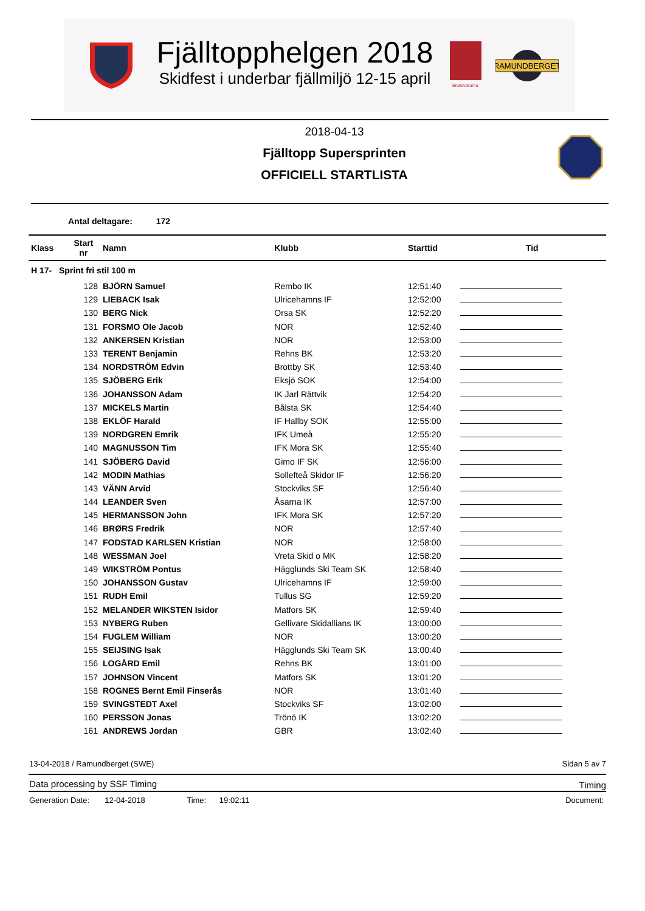Fjälltopphelgen 2018
Skidfest i underbar fjällmiljö 12-15 april
Bruksvallarna
RAMUNDBERGET
2018-04-13
Fjälltopp Supersprinten
OFFICIELL STARTLISTA
Antal deltagare: 172
| Klass | Start nr | Namn | Klubb | Starttid | Tid |
| --- | --- | --- | --- | --- | --- |
| H 17- Sprint fri stil 100 m | | | | | |
| | 128 | BJÖRN Samuel | Rembo IK | 12:51:40 | |
| | 129 | LIEBACK Isak | Ulricehamns IF | 12:52:00 | |
| | 130 | BERG Nick | Orsa SK | 12:52:20 | |
| | 131 | FORSMO Ole Jacob | NOR | 12:52:40 | |
| | 132 | ANKERSEN Kristian | NOR | 12:53:00 | |
| | 133 | TERENT Benjamin | Rehns BK | 12:53:20 | |
| | 134 | NORDSTRÖM Edvin | Brottby SK | 12:53:40 | |
| | 135 | SJÖBERG Erik | Eksjö SOK | 12:54:00 | |
| | 136 | JOHANSSON Adam | IK Jarl Rättvik | 12:54:20 | |
| | 137 | MICKELS Martin | Bålsta SK | 12:54:40 | |
| | 138 | EKLÖF Harald | IF Hallby SOK | 12:55:00 | |
| | 139 | NORDGREN Emrik | IFK Umeå | 12:55:20 | |
| | 140 | MAGNUSSON Tim | IFK Mora SK | 12:55:40 | |
| | 141 | SJÖBERG David | Gimo IF SK | 12:56:00 | |
| | 142 | MODIN Mathias | Sollefteå Skidor IF | 12:56:20 | |
| | 143 | VÄNN Arvid | Stockviks SF | 12:56:40 | |
| | 144 | LEANDER Sven | Åsarna IK | 12:57:00 | |
| | 145 | HERMANSSON John | IFK Mora SK | 12:57:20 | |
| | 146 | BRØRS Fredrik | NOR | 12:57:40 | |
| | 147 | FODSTAD KARLSEN Kristian | NOR | 12:58:00 | |
| | 148 | WESSMAN Joel | Vreta Skid o MK | 12:58:20 | |
| | 149 | WIKSTRÖM Pontus | Hägglunds Ski Team SK | 12:58:40 | |
| | 150 | JOHANSSON Gustav | Ulricehamns IF | 12:59:00 | |
| | 151 | RUDH Emil | Tullus SG | 12:59:20 | |
| | 152 | MELANDER WIKSTEN Isidor | Matfors SK | 12:59:40 | |
| | 153 | NYBERG Ruben | Gellivare Skidallians IK | 13:00:00 | |
| | 154 | FUGLEM William | NOR | 13:00:20 | |
| | 155 | SEIJSING Isak | Hägglunds Ski Team SK | 13:00:40 | |
| | 156 | LOGÅRD Emil | Rehns BK | 13:01:00 | |
| | 157 | JOHNSON Vincent | Matfors SK | 13:01:20 | |
| | 158 | ROGNES Bernt Emil Finserås | NOR | 13:01:40 | |
| | 159 | SVINGSTEDT Axel | Stockviks SF | 13:02:00 | |
| | 160 | PERSSON Jonas | Trönö IK | 13:02:20 | |
| | 161 | ANDREWS Jordan | GBR | 13:02:40 | |
13-04-2018 / Ramundberget (SWE)
Sidan 5 av 7
Data processing by SSF Timing Timing
Generation Date: 12-04-2018 Time: 19:02:11
Document: